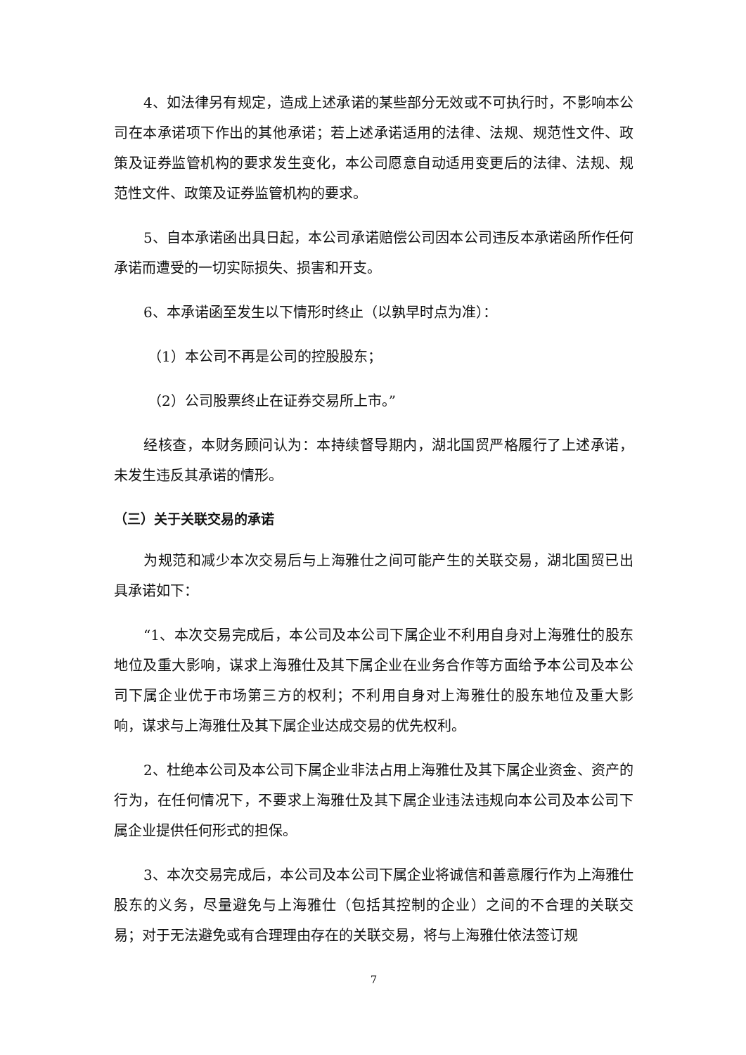4、如法律另有规定，造成上述承诺的某些部分无效或不可执行时，不影响本公司在本承诺项下作出的其他承诺；若上述承诺适用的法律、法规、规范性文件、政策及证券监管机构的要求发生变化，本公司愿意自动适用变更后的法律、法规、规范性文件、政策及证券监管机构的要求。
5、自本承诺函出具日起，本公司承诺赔偿公司因本公司违反本承诺函所作任何承诺而遭受的一切实际损失、损害和开支。
6、本承诺函至发生以下情形时终止（以孰早时点为准）：
（1）本公司不再是公司的控股股东；
（2）公司股票终止在证券交易所上市。”
经核查，本财务顾问认为：本持续督导期内，湖北国贸严格履行了上述承诺，未发生违反其承诺的情形。
（三）关于关联交易的承诺
为规范和减少本次交易后与上海雅仕之间可能产生的关联交易，湖北国贸已出具承诺如下：
“1、本次交易完成后，本公司及本公司下属企业不利用自身对上海雅仕的股东地位及重大影响，谋求上海雅仕及其下属企业在业务合作等方面给予本公司及本公司下属企业优于市场第三方的权利；不利用自身对上海雅仕的股东地位及重大影响，谋求与上海雅仕及其下属企业达成交易的优先权利。
2、杜绝本公司及本公司下属企业非法占用上海雅仕及其下属企业资金、资产的行为，在任何情况下，不要求上海雅仕及其下属企业违法违规向本公司及本公司下属企业提供任何形式的担保。
3、本次交易完成后，本公司及本公司下属企业将诚信和善意履行作为上海雅仕股东的义务，尽量避免与上海雅仕（包括其控制的企业）之间的不合理的关联交易；对于无法避免或有合理理由存在的关联交易，将与上海雅仕依法签订规
7